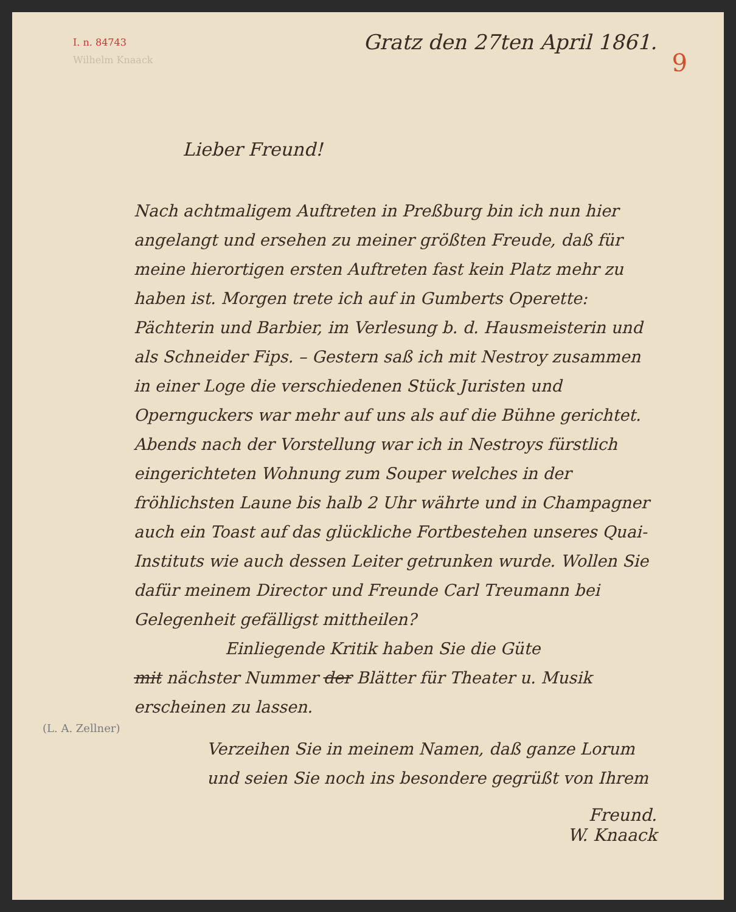I. n. 84743
9
Gratz den 27ten April 1861.
Wilhelm Knaack
Lieber Freund!
Nach achtmaligem Auftreten in Preßburg bin ich nun hier angelangt und ersehen zu meiner größten Freude, daß für meine hierortigen ersten Auftreten fast kein Platz mehr zu haben ist. Morgen trete ich auf in Gumberts Operette: Pächterin und Barbier, im Verlesung b. d. Hausmeisterin und als Schneider Fips. – Gestern saß ich mit Nestroy zusammen in einer Loge die verschiedenen Stück Juristen und Opernguckers war mehr auf uns als auf die Bühne gerichtet. Abends nach der Vorstellung war ich in Nestroys fürstlich eingerichteten Wohnung zum Souper welches in der fröhlichsten Laune bis halb 2 Uhr währte und in Champagner auch ein Toast auf das glückliche Fortbestehen unseres Quai-Instituts wie auch dessen Leiter getrunken wurde. Wollen Sie dafür meinem Director und Freunde Carl Treumann bei Gelegenheit gefälligst mittheilen?
Einliegende Kritik haben Sie die Güte
mit nächster Nummer der Blätter für Theater u. Musik erscheinen zu lassen.
(L. A. Zellner)
Verzeihen Sie in meinem Namen, daß ganze Lorum und seien Sie noch ins besondere gegrüßt von Ihrem
Freund.
W. Knaack